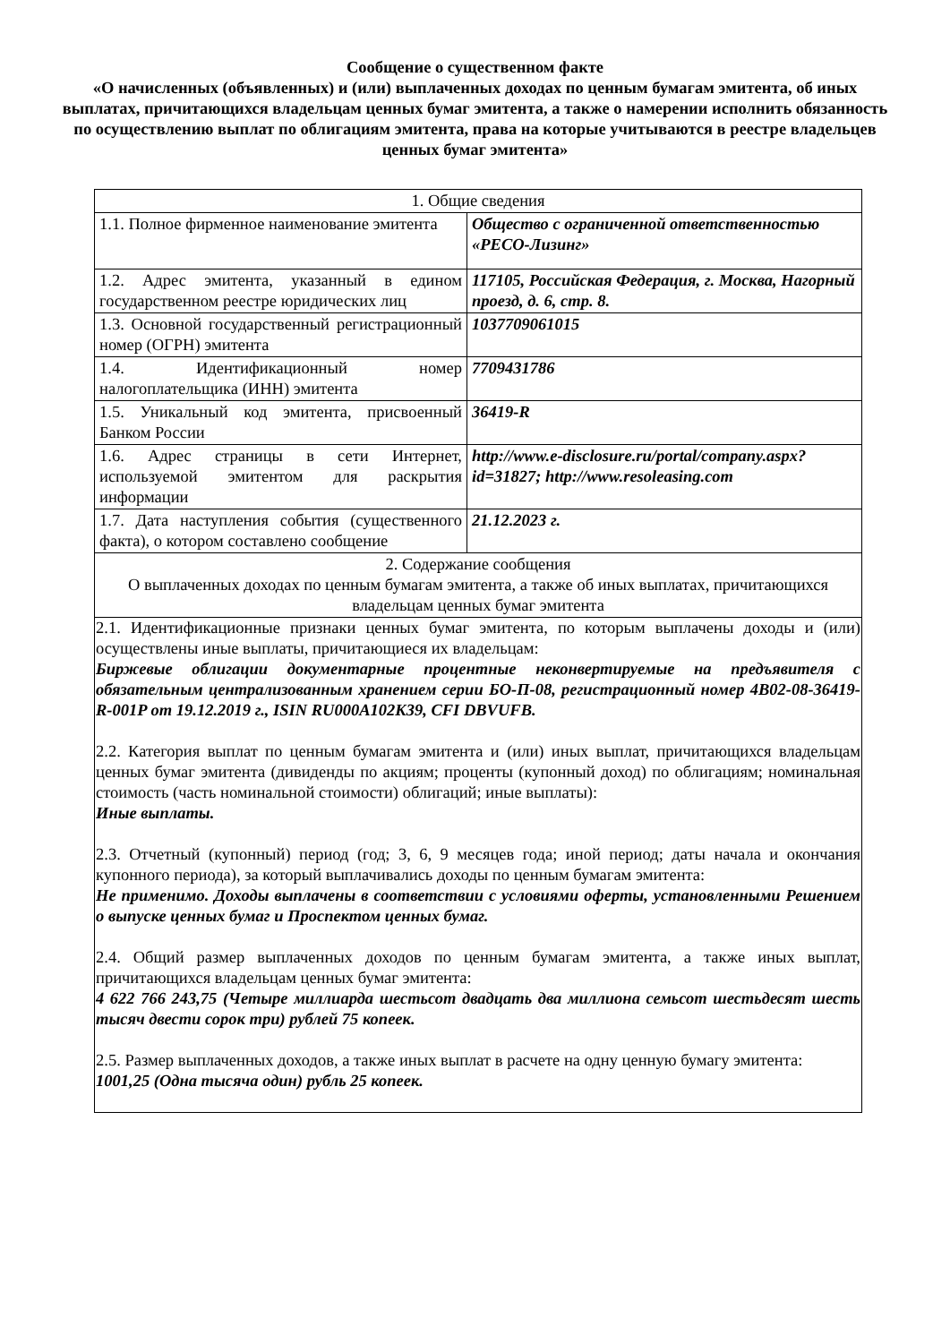Сообщение о существенном факте
«О начисленных (объявленных) и (или) выплаченных доходах по ценным бумагам эмитента, об иных выплатах, причитающихся владельцам ценных бумаг эмитента, а также о намерении исполнить обязанность по осуществлению выплат по облигациям эмитента, права на которые учитываются в реестре владельцев ценных бумаг эмитента»
| 1. Общие сведения | |
| 1.1. Полное фирменное наименование эмитента | Общество с ограниченной ответственностью «РЕСО-Лизинг» |
| 1.2. Адрес эмитента, указанный в едином государственном реестре юридических лиц | 117105, Российская Федерация, г. Москва, Нагорный проезд, д. 6, стр. 8. |
| 1.3. Основной государственный регистрационный номер (ОГРН) эмитента | 1037709061015 |
| 1.4. Идентификационный номер налогоплательщика (ИНН) эмитента | 7709431786 |
| 1.5. Уникальный код эмитента, присвоенный Банком России | 36419-R |
| 1.6. Адрес страницы в сети Интернет, используемой эмитентом для раскрытия информации | http://www.e-disclosure.ru/portal/company.aspx?id=31827; http://www.resoleasing.com |
| 1.7. Дата наступления события (существенного факта), о котором составлено сообщение | 21.12.2023 г. |
| 2. Содержание сообщения О выплаченных доходах по ценным бумагам эмитента, а также об иных выплатах, причитающихся владельцам ценных бумаг эмитента | |
| 2.1. Идентификационные признаки ценных бумаг эмитента, по которым выплачены доходы и (или) осуществлены иные выплаты, причитающиеся их владельцам: Биржевые облигации документарные процентные неконвертируемые на предъявителя с обязательным централизованным хранением серии БО-П-08, регистрационный номер 4B02-08-36419-R-001P от 19.12.2019 г., ISIN RU000A102K39, CFI DBVUFB. 2.2. Категория выплат по ценным бумагам эмитента и (или) иных выплат, причитающихся владельцам ценных бумаг эмитента (дивиденды по акциям; проценты (купонный доход) по облигациям; номинальная стоимость (часть номинальной стоимости) облигаций; иные выплаты): Иные выплаты. 2.3. Отчетный (купонный) период (год; 3, 6, 9 месяцев года; иной период; даты начала и окончания купонного периода), за который выплачивались доходы по ценным бумагам эмитента: Не применимо. Доходы выплачены в соответствии с условиями оферты, установленными Решением о выпуске ценных бумаг и Проспектом ценных бумаг. 2.4. Общий размер выплаченных доходов по ценным бумагам эмитента, а также иных выплат, причитающихся владельцам ценных бумаг эмитента: 4 622 766 243,75 (Четыре миллиарда шестьсот двадцать два миллиона семьсот шестьдесят шесть тысяч двести сорок три) рублей 75 копеек. 2.5. Размер выплаченных доходов, а также иных выплат в расчете на одну ценную бумагу эмитента: 1001,25 (Одна тысяча один) рубль 25 копеек. | |